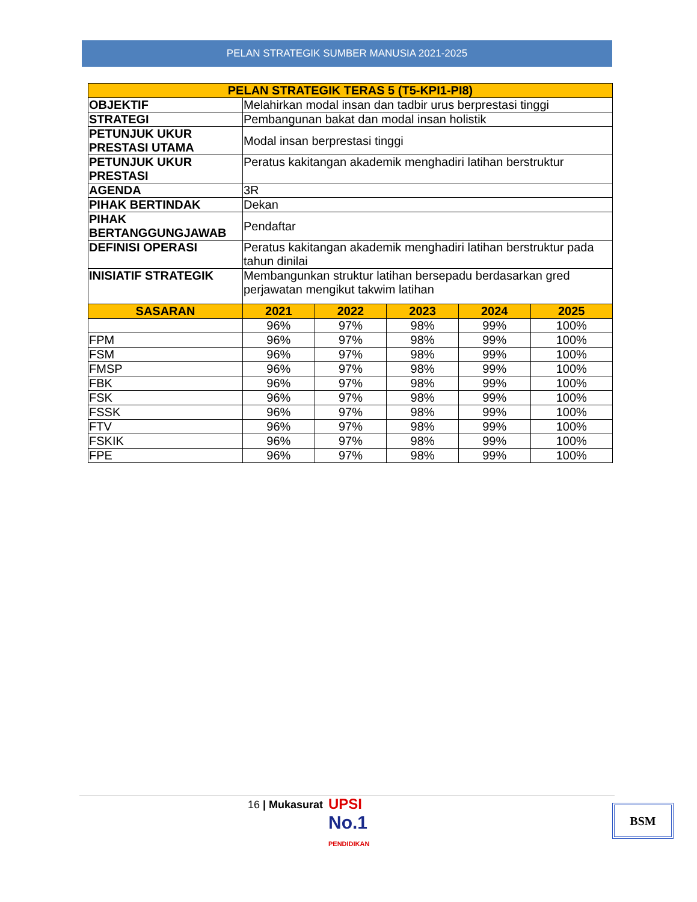PELAN STRATEGIK SUMBER MANUSIA 2021-2025
| PELAN STRATEGIK TERAS 5 (T5-KPI1-PI8) | | | | | |
| --- | --- | --- | --- | --- | --- |
| OBJEKTIF | Melahirkan modal insan dan tadbir urus berprestasi tinggi | | | | |
| STRATEGI | Pembangunan bakat dan modal insan holistik | | | | |
| PETUNJUK UKUR PRESTASI UTAMA | Modal insan berprestasi tinggi | | | | |
| PETUNJUK UKUR PRESTASI | Peratus kakitangan akademik menghadiri latihan berstruktur | | | | |
| AGENDA | 3R | | | | |
| PIHAK BERTINDAK | Dekan | | | | |
| PIHAK BERTANGGUNGJAWAB | Pendaftar | | | | |
| DEFINISI OPERASI | Peratus kakitangan akademik menghadiri latihan berstruktur pada tahun dinilai | | | | |
| INISIATIF STRATEGIK | Membangunkan struktur latihan bersepadu berdasarkan gred perjawatan mengikut takwim latihan | | | | |
| SASARAN | 2021 | 2022 | 2023 | 2024 | 2025 |
| | 96% | 97% | 98% | 99% | 100% |
| FPM | 96% | 97% | 98% | 99% | 100% |
| FSM | 96% | 97% | 98% | 99% | 100% |
| FMSP | 96% | 97% | 98% | 99% | 100% |
| FBK | 96% | 97% | 98% | 99% | 100% |
| FSK | 96% | 97% | 98% | 99% | 100% |
| FSSK | 96% | 97% | 98% | 99% | 100% |
| FTV | 96% | 97% | 98% | 99% | 100% |
| FSKIK | 96% | 97% | 98% | 99% | 100% |
| FPE | 96% | 97% | 98% | 99% | 100% |
16 | Mukasurat
UPSI
No.1
PENDIDIKAN
BSM